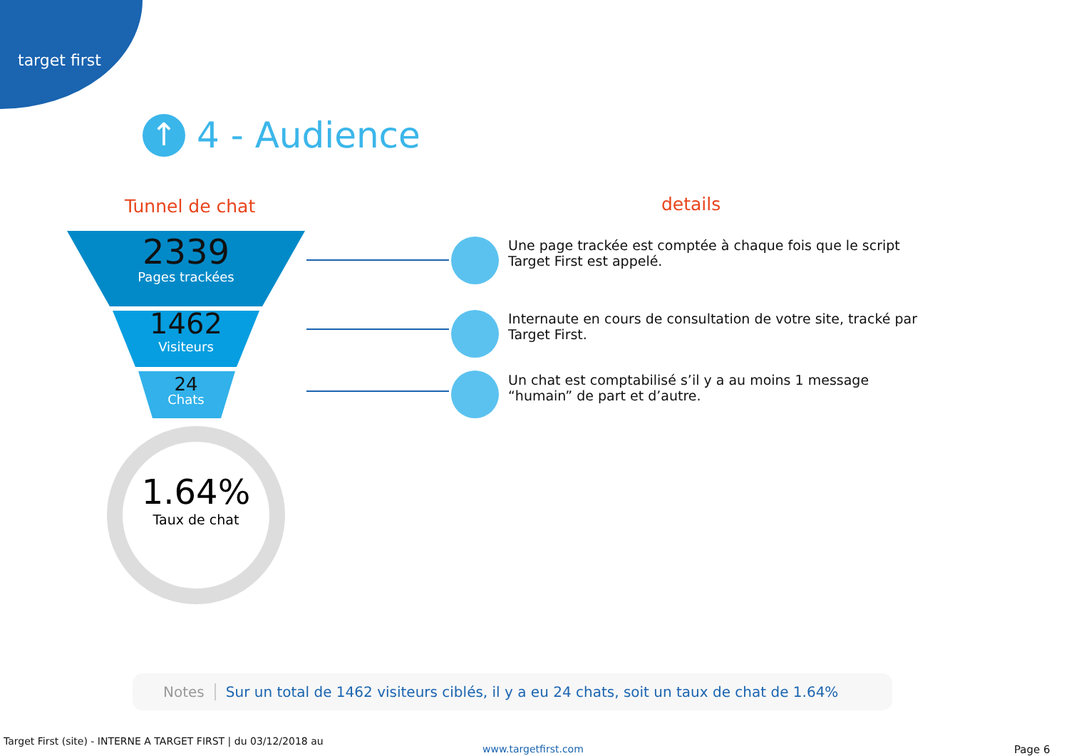target first
↑ 4 - Audience
Tunnel de chat details
2339
Pages trackées
1462
Visiteurs
24
Chats
1.64%
Taux de chat
Une page trackée est comptée à chaque fois que le script Target First est appelé.
Internaute en cours de consultation de votre site, tracké par Target First.
Un chat est comptabilisé s’il y a au moins 1 message “humain” de part et d’autre.
Notes Sur un total de 1462 visiteurs ciblés, il y a eu 24 chats, soit un taux de chat de 1.64%
Target First (site) - INTERNE A TARGET FIRST | du 03/12/2018 au
www.targetfirst.com Page 6